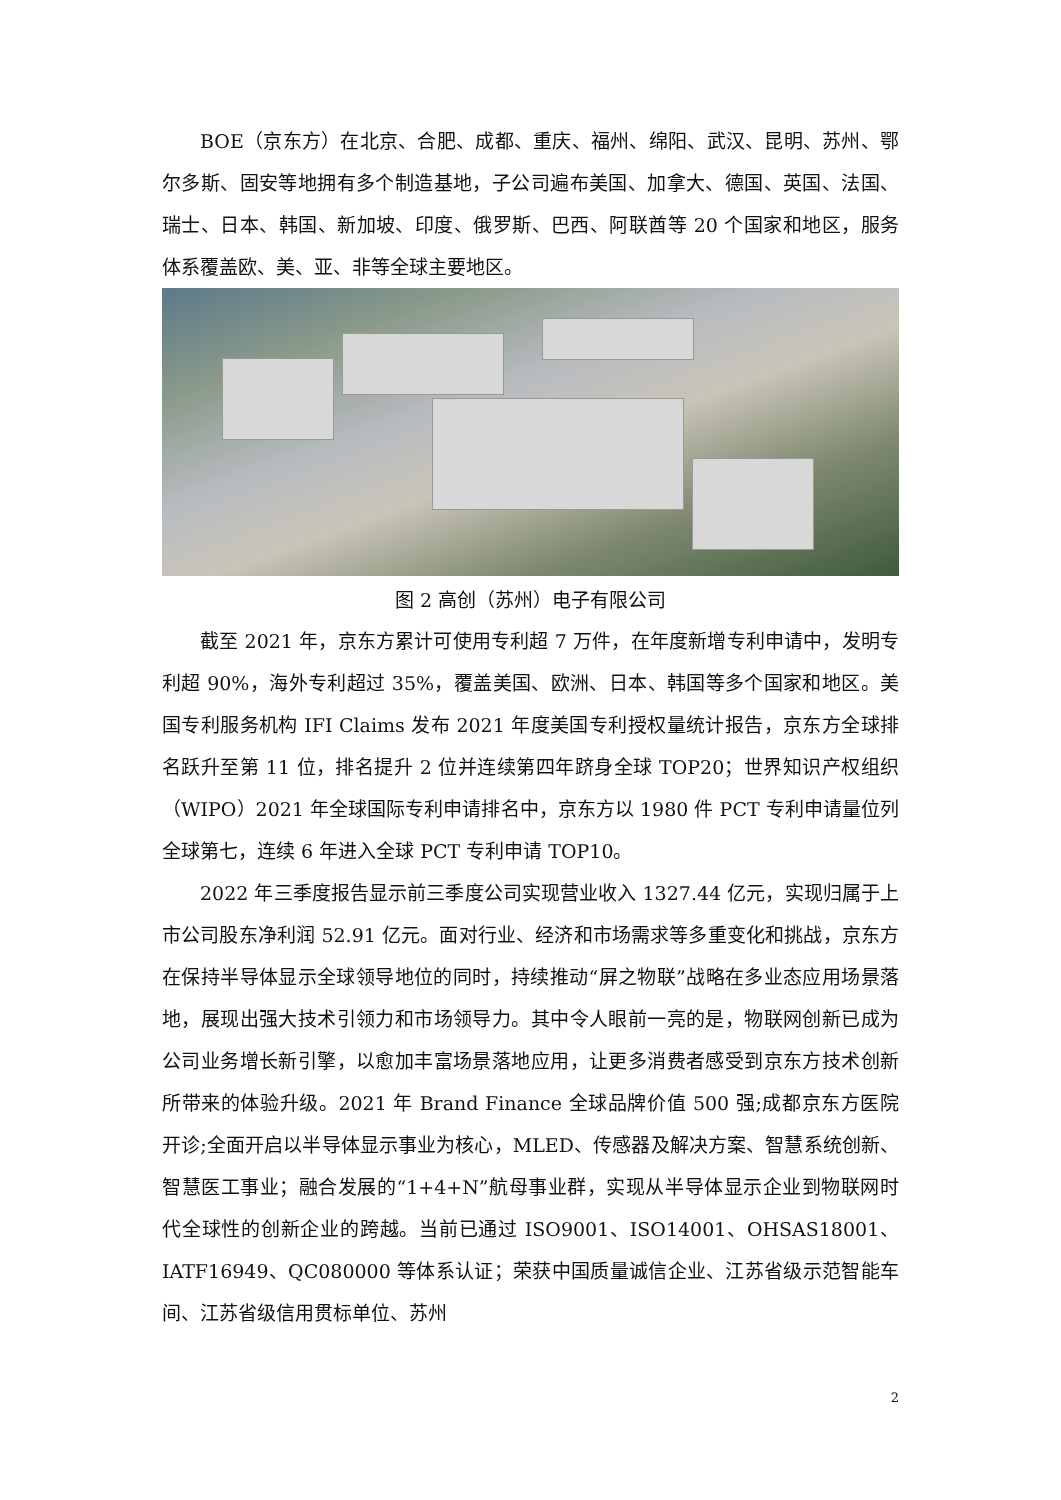BOE（京东方）在北京、合肥、成都、重庆、福州、绵阳、武汉、昆明、苏州、鄂尔多斯、固安等地拥有多个制造基地，子公司遍布美国、加拿大、德国、英国、法国、瑞士、日本、韩国、新加坡、印度、俄罗斯、巴西、阿联酋等 20 个国家和地区，服务体系覆盖欧、美、亚、非等全球主要地区。
图 2 高创（苏州）电子有限公司
截至 2021 年，京东方累计可使用专利超 7 万件，在年度新增专利申请中，发明专利超 90%，海外专利超过 35%，覆盖美国、欧洲、日本、韩国等多个国家和地区。美国专利服务机构 IFI Claims 发布 2021 年度美国专利授权量统计报告，京东方全球排名跃升至第 11 位，排名提升 2 位并连续第四年跻身全球 TOP20；世界知识产权组织（WIPO）2021 年全球国际专利申请排名中，京东方以 1980 件 PCT 专利申请量位列全球第七，连续 6 年进入全球 PCT 专利申请 TOP10。
2022 年三季度报告显示前三季度公司实现营业收入 1327.44 亿元，实现归属于上市公司股东净利润 52.91 亿元。面对行业、经济和市场需求等多重变化和挑战，京东方在保持半导体显示全球领导地位的同时，持续推动“屏之物联”战略在多业态应用场景落地，展现出强大技术引领力和市场领导力。其中令人眼前一亮的是，物联网创新已成为公司业务增长新引擎，以愈加丰富场景落地应用，让更多消费者感受到京东方技术创新所带来的体验升级。2021 年 Brand Finance 全球品牌价值 500 强;成都京东方医院开诊;全面开启以半导体显示事业为核心，MLED、传感器及解决方案、智慧系统创新、智慧医工事业；融合发展的“1+4+N”航母事业群，实现从半导体显示企业到物联网时代全球性的创新企业的跨越。当前已通过 ISO9001、ISO14001、OHSAS18001、IATF16949、QC080000 等体系认证；荣获中国质量诚信企业、江苏省级示范智能车间、江苏省级信用贯标单位、苏州
2